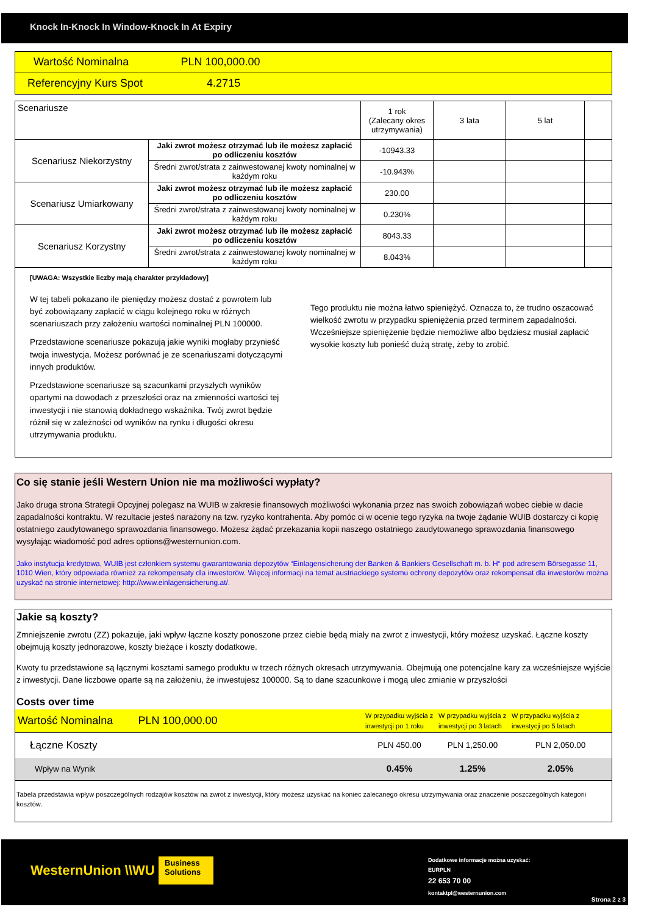Knock In-Knock In Window-Knock In At Expiry
Wartość Nominalna PLN 100,000.00
Referencyjny Kurs Spot 4.2715
| Scenariusze | | 1 rok (Zalecany okres utrzymywania) | 3 lata | 5 lat | |
| --- | --- | --- | --- | --- | --- |
| Scenariusz Niekorzystny | Jaki zwrot możesz otrzymać lub ile możesz zapłacić po odliczeniu kosztów | -10943.33 | | | |
| | Średni zwrot/strata z zainwestowanej kwoty nominalnej w każdym roku | -10.943% | | | |
| Scenariusz Umiarkowany | Jaki zwrot możesz otrzymać lub ile możesz zapłacić po odliczeniu kosztów | 230.00 | | | |
| | Średni zwrot/strata z zainwestowanej kwoty nominalnej w każdym roku | 0.230% | | | |
| Scenariusz Korzystny | Jaki zwrot możesz otrzymać lub ile możesz zapłacić po odliczeniu kosztów | 8043.33 | | | |
| | Średni zwrot/strata z zainwestowanej kwoty nominalnej w każdym roku | 8.043% | | | |
[UWAGA: Wszystkie liczby mają charakter przykładowy]
W tej tabeli pokazano ile pieniędzy możesz dostać z powrotem lub być zobowiązany zapłacić w ciągu kolejnego roku w różnych scenariuszach przy założeniu wartości nominalnej PLN 100000.
Przedstawione scenariusze pokazują jakie wyniki mogłaby przynieść twoja inwestycja. Możesz porównać je ze scenariuszami dotyczącymi innych produktów.
Przedstawione scenariusze są szacunkami przyszłych wyników opartymi na dowodach z przeszłości oraz na zmienności wartości tej inwestycji i nie stanowią dokładnego wskaźnika. Twój zwrot będzie różnił się w zależności od wyników na rynku i długości okresu utrzymywania produktu.
Tego produktu nie można łatwo spieniężyć. Oznacza to, że trudno oszacować wielkość zwrotu w przypadku spieniężenia przed terminem zapadalności. Wcześniejsze spieniężenie będzie niemożliwe albo będziesz musiał zapłacić wysokie koszty lub ponieść dużą stratę, żeby to zrobić.
Co się stanie jeśli Western Union nie ma możliwości wypłaty?
Jako druga strona Strategii Opcyjnej polegasz na WUIB w zakresie finansowych możliwości wykonania przez nas swoich zobowiązań wobec ciebie w dacie zapadalności kontraktu. W rezultacie jesteś narażony na tzw. ryzyko kontrahenta. Aby pomóc ci w ocenie tego ryzyka na twoje żądanie WUIB dostarczy ci kopię ostatniego zaudytowanego sprawozdania finansowego. Możesz żądać przekazania kopii naszego ostatniego zaudytowanego sprawozdania finansowego wysyłając wiadomość pod adres options@westernunion.com.
Jako instytucja kredytowa, WUIB jest członkiem systemu gwarantowania depozytów “Einlagensicherung der Banken & Bankiers Gesellschaft m. b. H“ pod adresem Börsegasse 11, 1010 Wien, który odpowiada również za rekompensaty dla inwestorów. Więcej informacji na temat austriackiego systemu ochrony depozytów oraz rekompensat dla inwestorów można uzyskać na stronie internetowej: http://www.einlagensicherung.at/.
Jakie są koszty?
Zmniejszenie zwrotu (ZZ) pokazuje, jaki wpływ łączne koszty ponoszone przez ciebie będą miały na zwrot z inwestycji, który możesz uzyskać. Łączne koszty obejmują koszty jednorazowe, koszty bieżące i koszty dodatkowe.
Kwoty tu przedstawione są łącznymi kosztami samego produktu w trzech różnych okresach utrzymywania. Obejmują one potencjalne kary za wcześniejsze wyjście z inwestycji. Dane liczbowe oparte są na założeniu, że inwestujesz 100000. Są to dane szacunkowe i mogą ulec zmianie w przyszłości
Costs over time
| Wartość Nominalna PLN 100,000.00 | W przypadku wyjścia z inwestycji po 1 roku | W przypadku wyjścia z inwestycji po 3 latach | W przypadku wyjścia z inwestycji po 5 latach |
| Łączne Koszty | PLN 450.00 | PLN 1,250.00 | PLN 2,050.00 |
| Wpływ na Wynik | 0.45% | 1.25% | 2.05% |
Tabela przedstawia wpływ poszczególnych rodzajów kosztów na zwrot z inwestycji, który możesz uzyskać na koniec zalecanego okresu utrzymywania oraz znaczenie poszczególnych kategorii kosztów.
WesternUnion \\WU
Business
Solutions
Dodatkowe informacje można uzyskać:
EURPLN
22 653 70 00
kontaktpl@westernunion.com
Strona 2 z 3